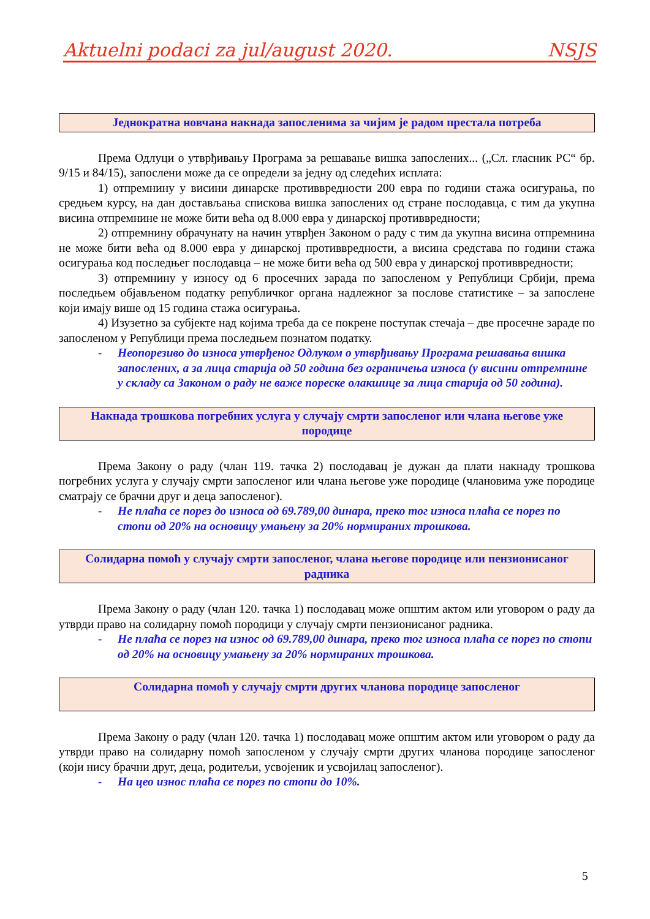Aktuelni podaci za jul/august 2020. NSJS
Једнократна новчана накнада запосленима за чијим је радом престала потреба
Према Одлуци о утврђивању Програма за решавање вишка запослених... („Сл. гласник РС“ бр. 9/15 и 84/15), запослени може да се определи за једну од следећих исплата:
1) отпремнину у висини динарске противвредности 200 евра по години стажа осигурања, по средњем курсу, на дан достављања спискова вишка запослених од стране послодавца, с тим да укупна висина отпремнине не може бити већа од 8.000 евра у динарској противвредности;
2) отпремнину обрачунату на начин утврђен Законом о раду с тим да укупна висина отпремнина не може бити већа од 8.000 евра у динарској противвредности, а висина средстава по години стажа осигурања код последњег послодавца – не може бити већа од 500 евра у динарској противвредности;
3) отпремнину у износу од 6 просечних зарада по запосленом у Републици Србији, према последњем објављеном податку републичког органа надлежног за послове статистике – за запослене који имају више од 15 година стажа осигурања.
4) Изузетно за субјекте над којима треба да се покрене поступак стечаја – две просечне зараде по запосленом у Републици према последњем познатом податку.
- Неопорезиво до износа утврђеног Одлуком о утврђивању Програма решавања вишка запослених, а за лица старија од 50 година без ограничења износа (у висини отпремнине у складу са Законом о раду не важе пореске олакшице за лица старија од 50 година).
Накнада трошкова погребних услуга у случају смрти запосленог или члана његове уже породице
Према Закону о раду (члан 119. тачка 2) послодавац је дужан да плати накнаду трошкова погребних услуга у случају смрти запосленог или члана његове уже породице (члановима уже породице сматрају се брачни друг и деца запосленог).
- Не плаћа се порез до износа од 69.789,00 динара, преко тог износа плаћа се порез по стопи од 20% на основицу умањену за 20% нормираних трошкова.
Солидарна помоћ у случају смрти запосленог, члана његове породице или пензионисаног радника
Према Закону о раду (члан 120. тачка 1) послодавац може општим актом или уговором о раду да утврди право на солидарну помоћ породици у случају смрти пензионисаног радника.
- Не плаћа се порез на износ од 69.789,00 динара, преко тог износа плаћа се порез по стопи од 20% на основицу умањену за 20% нормираних трошкова.
Солидарна помоћ у случају смрти других чланова породице запосленог
Према Закону о раду (члан 120. тачка 1) послодавац може општим актом или уговором о раду да утврди право на солидарну помоћ запосленом у случају смрти других чланова породице запосленог (који нису брачни друг, деца, родитељи, усвојеник и усвојилац запосленог).
- На цео износ плаћа се порез по стопи до 10%.
5